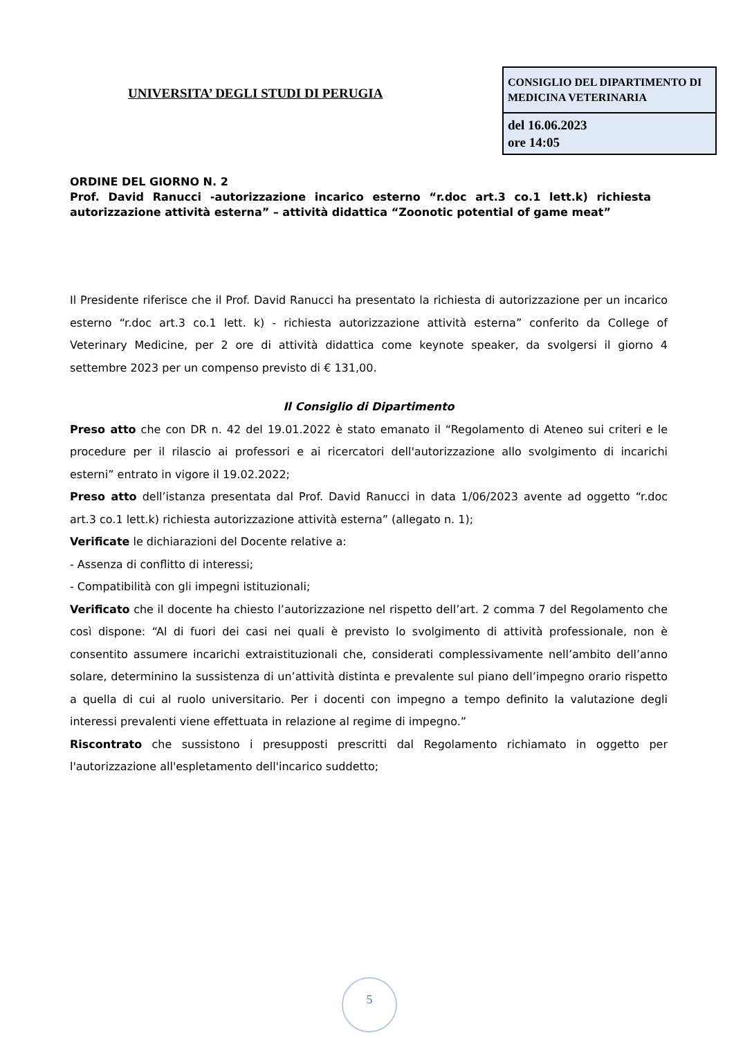UNIVERSITA’ DEGLI STUDI DI PERUGIA
| CONSIGLIO DEL DIPARTIMENTO DI MEDICINA VETERINARIA |
| del 16.06.2023 ore 14:05 |
ORDINE DEL GIORNO N. 2
Prof. David Ranucci -autorizzazione incarico esterno “r.doc art.3 co.1 lett.k) richiesta autorizzazione attività esterna” – attività didattica “Zoonotic potential of game meat”
Il Presidente riferisce che il Prof. David Ranucci ha presentato la richiesta di autorizzazione per un incarico esterno “r.doc art.3 co.1 lett. k) - richiesta autorizzazione attività esterna” conferito da College of Veterinary Medicine, per 2 ore di attività didattica come keynote speaker, da svolgersi il giorno 4 settembre 2023 per un compenso previsto di € 131,00.
Il Consiglio di Dipartimento
Preso atto che con DR n. 42 del 19.01.2022 è stato emanato il “Regolamento di Ateneo sui criteri e le procedure per il rilascio ai professori e ai ricercatori dell'autorizzazione allo svolgimento di incarichi esterni” entrato in vigore il 19.02.2022;
Preso atto dell’istanza presentata dal Prof. David Ranucci in data 1/06/2023 avente ad oggetto “r.doc art.3 co.1 lett.k) richiesta autorizzazione attività esterna” (allegato n. 1);
Verificate le dichiarazioni del Docente relative a:
- Assenza di conflitto di interessi;
- Compatibilità con gli impegni istituzionali;
Verificato che il docente ha chiesto l’autorizzazione nel rispetto dell’art. 2 comma 7 del Regolamento che così dispone: “Al di fuori dei casi nei quali è previsto lo svolgimento di attività professionale, non è consentito assumere incarichi extraistituzionali che, considerati complessivamente nell’ambito dell’anno solare, determinino la sussistenza di un’attività distinta e prevalente sul piano dell’impegno orario rispetto a quella di cui al ruolo universitario. Per i docenti con impegno a tempo definito la valutazione degli interessi prevalenti viene effettuata in relazione al regime di impegno.”
Riscontrato che sussistono i presupposti prescritti dal Regolamento richiamato in oggetto per l'autorizzazione all'espletamento dell'incarico suddetto;
5